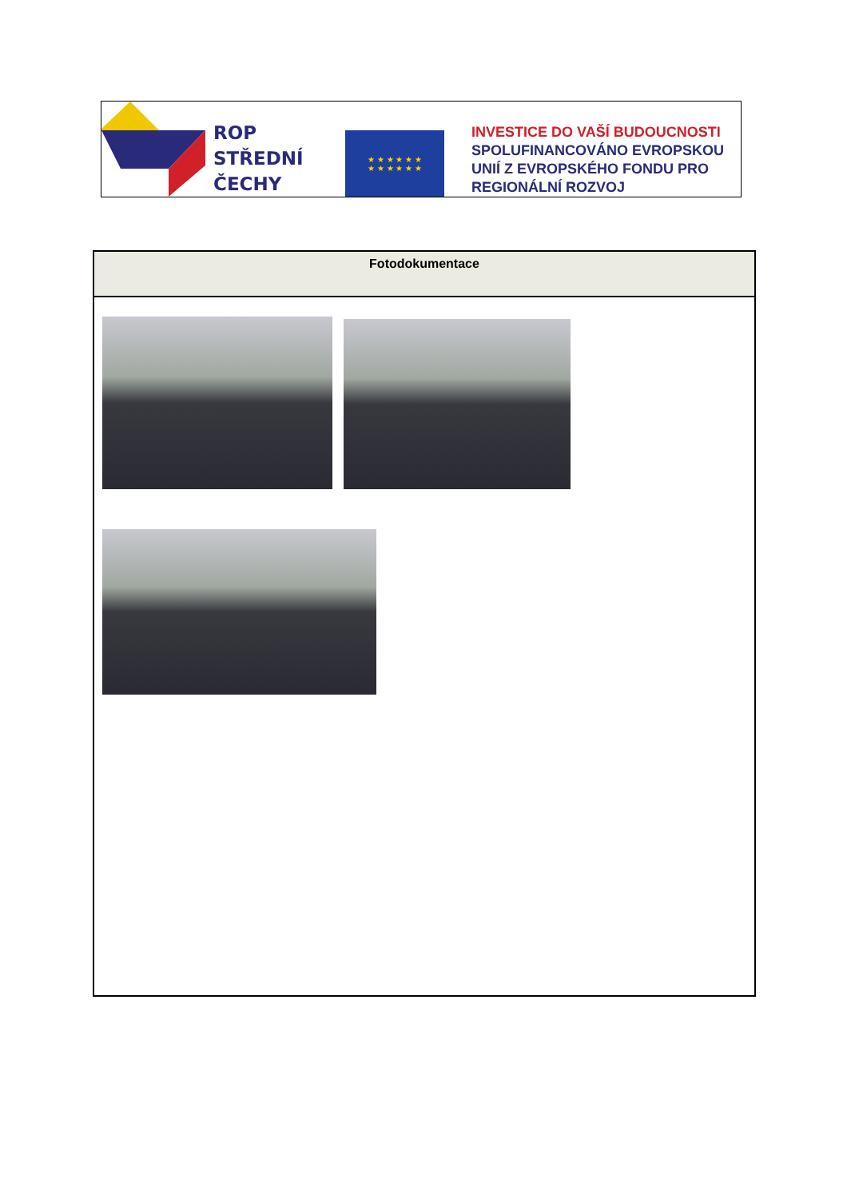ROP
STŘEDNÍ
ČECHY
★ ★ ★ ★ ★ ★
★ ★ ★ ★ ★ ★
INVESTICE DO VAŠÍ BUDOUCNOSTI
SPOLUFINANCOVÁNO EVROPSKOU
UNIÍ Z EVROPSKÉHO FONDU PRO
REGIONÁLNÍ ROZVOJ
| Fotodokumentace |
| --- |